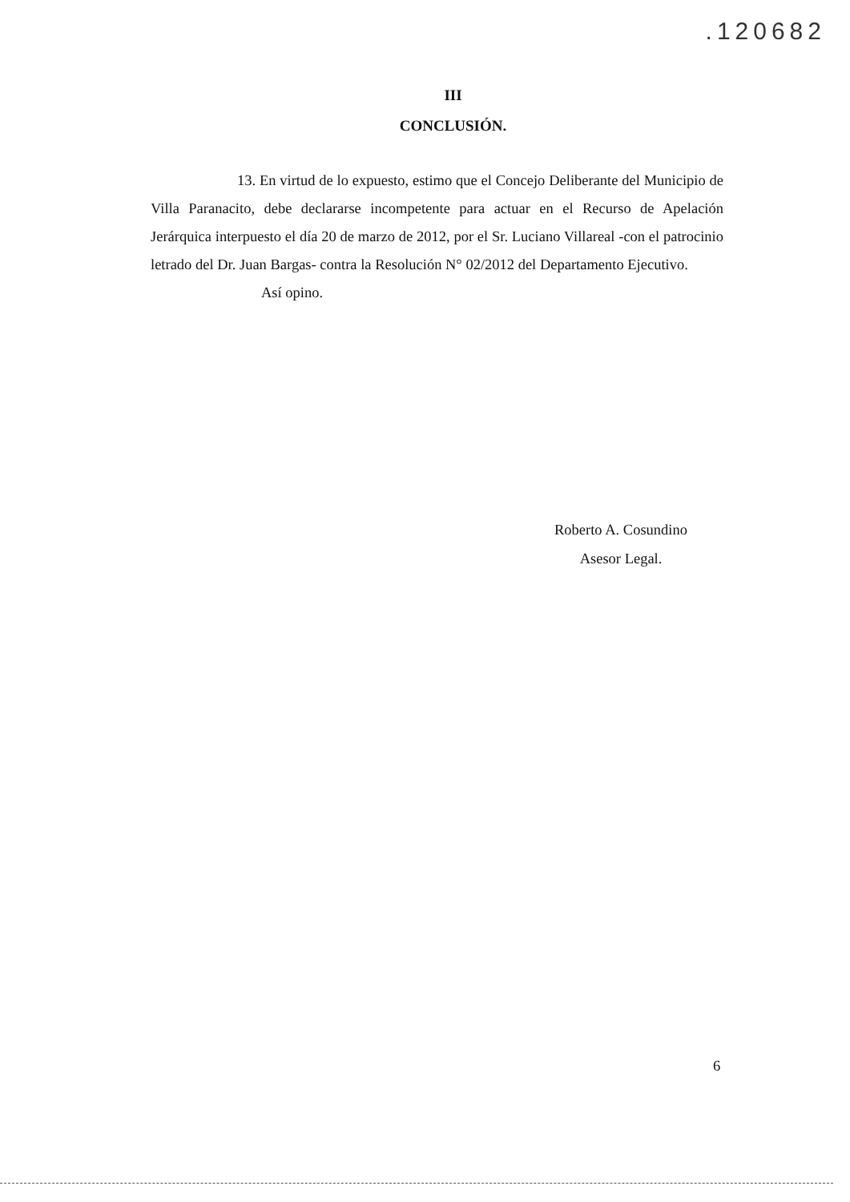.120682
III
CONCLUSIÓN.
13. En virtud de lo expuesto, estimo que el Concejo Deliberante del Municipio de Villa Paranacito, debe declararse incompetente para actuar en el Recurso de Apelación Jerárquica interpuesto el día 20 de marzo de 2012, por el Sr. Luciano Villareal -con el patrocinio letrado del Dr. Juan Bargas- contra la Resolución N° 02/2012 del Departamento Ejecutivo.
Así opino.
Roberto A. Cosundino
Asesor Legal.
6